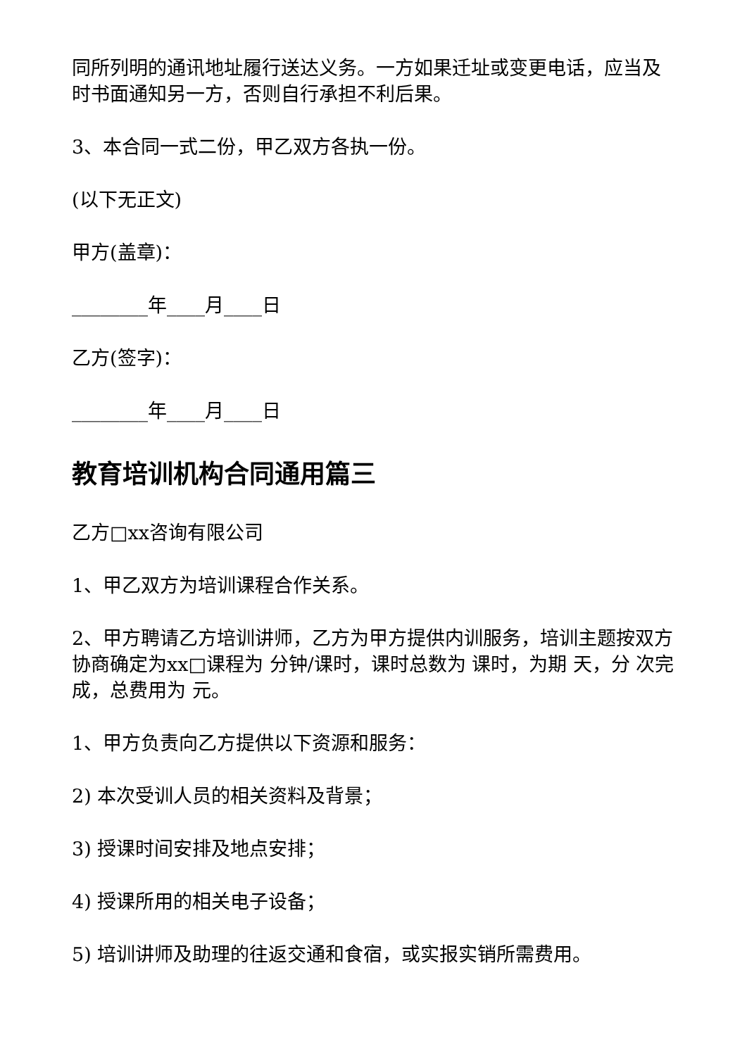同所列明的通讯地址履行送达义务。一方如果迁址或变更电话，应当及时书面通知另一方，否则自行承担不利后果。
3、本合同一式二份，甲乙双方各执一份。
(以下无正文)
甲方(盖章)：
________年____月____日
乙方(签字)：
________年____月____日
教育培训机构合同通用篇三
乙方□xx咨询有限公司
1、甲乙双方为培训课程合作关系。
2、甲方聘请乙方培训讲师，乙方为甲方提供内训服务，培训主题按双方协商确定为xx□课程为 分钟/课时，课时总数为 课时，为期 天，分 次完成，总费用为 元。
1、甲方负责向乙方提供以下资源和服务：
2) 本次受训人员的相关资料及背景；
3) 授课时间安排及地点安排；
4) 授课所用的相关电子设备；
5) 培训讲师及助理的往返交通和食宿，或实报实销所需费用。